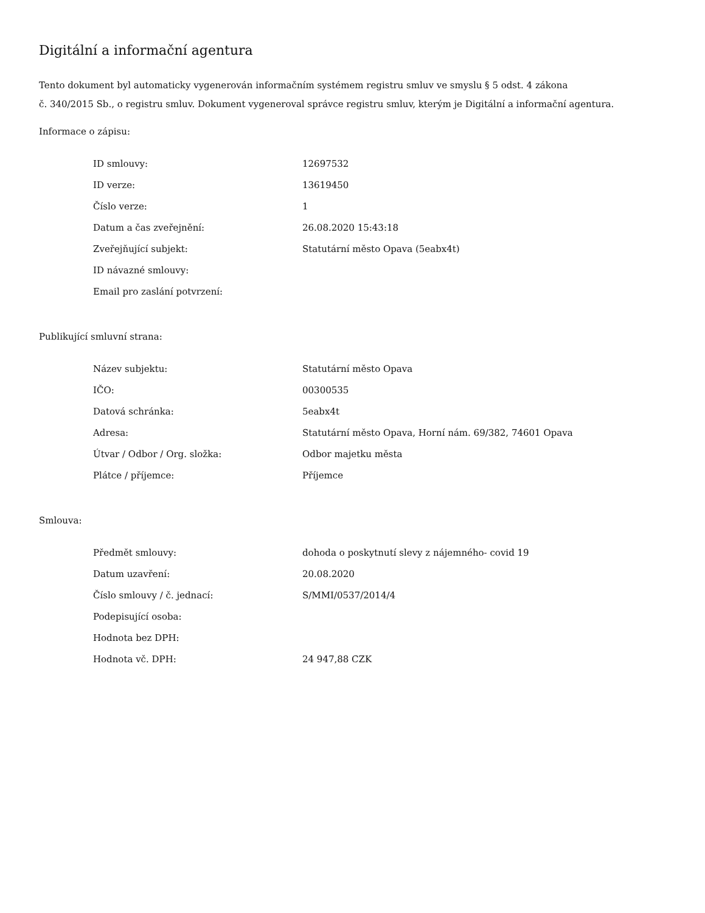Digitální a informační agentura
Tento dokument byl automaticky vygenerován informačním systémem registru smluv ve smyslu § 5 odst. 4 zákona
č. 340/2015 Sb., o registru smluv. Dokument vygeneroval správce registru smluv, kterým je Digitální a informační agentura.
Informace o zápisu:
| ID smlouvy: | 12697532 |
| ID verze: | 13619450 |
| Číslo verze: | 1 |
| Datum a čas zveřejnění: | 26.08.2020 15:43:18 |
| Zveřejňující subjekt: | Statutární město Opava (5eabx4t) |
| ID návazné smlouvy: | |
| Email pro zaslání potvrzení: | |
Publikující smluvní strana:
| Název subjektu: | Statutární město Opava |
| IČO: | 00300535 |
| Datová schránka: | 5eabx4t |
| Adresa: | Statutární město Opava, Horní nám. 69/382, 74601 Opava |
| Útvar / Odbor / Org. složka: | Odbor majetku města |
| Plátce / příjemce: | Příjemce |
Smlouva:
| Předmět smlouvy: | dohoda o poskytnutí slevy z nájemného- covid 19 |
| Datum uzavření: | 20.08.2020 |
| Číslo smlouvy / č. jednací: | S/MMI/0537/2014/4 |
| Podepisující osoba: | |
| Hodnota bez DPH: | |
| Hodnota vč. DPH: | 24 947,88 CZK |